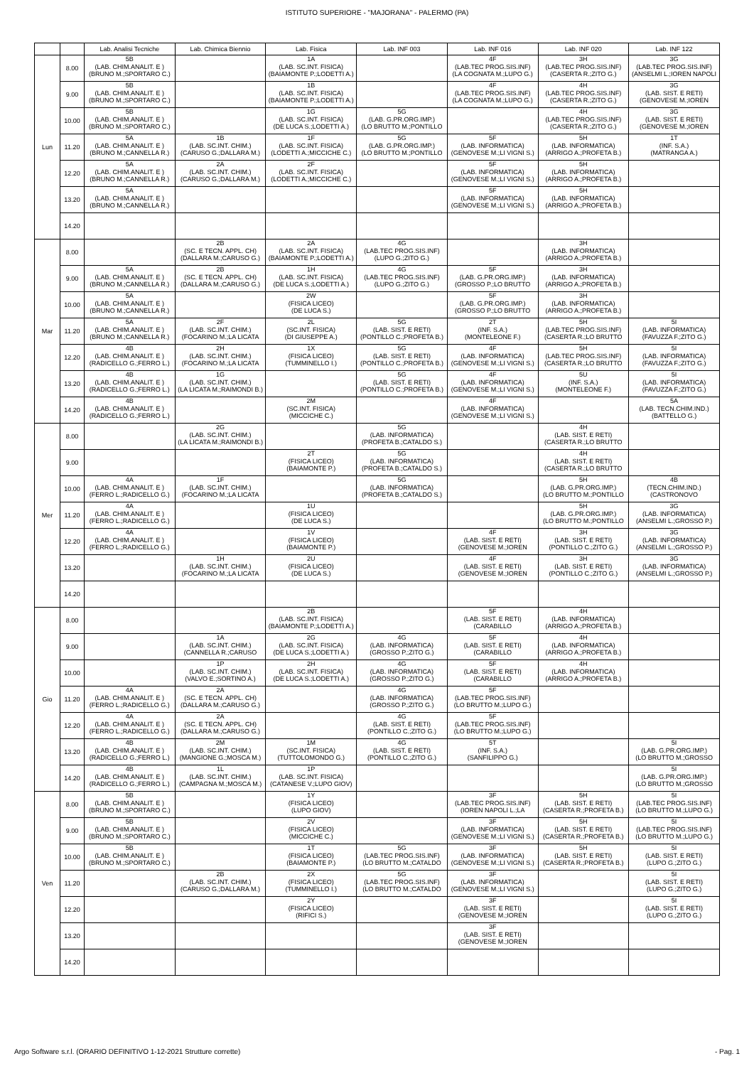ISTITUTO SUPERIORE - "MAJORANA" - PALERMO (PA)
| | | Lab. Analisi Tecniche | Lab. Chimica Biennio | Lab. Fisica | Lab. INF 003 | Lab. INF 016 | Lab. INF 020 | Lab. INF 122 |
| --- | --- | --- | --- | --- | --- | --- | --- | --- |
| Lun | 8.00 | 5B (LAB. CHIM.ANALIT. E ) (BRUNO M.;SPORTARO C.) | | 1A (LAB. SC.INT. FISICA) (BAIAMONTE P.;LODETTI A.) | | 4F (LAB.TEC PROG.SIS.INF) (LA COGNATA M.;LUPO G.) | 3H (LAB.TEC PROG.SIS.INF) (CASERTA R.;ZITO G.) | 3G (LAB.TEC PROG.SIS.INF) (ANSELMI L.;IOREN NAPOLI |
| | 9.00 | 5B (LAB. CHIM.ANALIT. E ) (BRUNO M.;SPORTARO C.) | | 1B (LAB. SC.INT. FISICA) (BAIAMONTE P.;LODETTI A.) | | 4F (LAB.TEC PROG.SIS.INF) (LA COGNATA M.;LUPO G.) | 4H (LAB.TEC PROG.SIS.INF) (CASERTA R.;ZITO G.) | 3G (LAB. SIST. E RETI) (GENOVESE M.;IOREN |
| | 10.00 | 5B (LAB. CHIM.ANALIT. E ) (BRUNO M.;SPORTARO C.) | | 1G (LAB. SC.INT. FISICA) (DE LUCA S.;LODETTI A.) | 5G (LAB. G.PR.ORG.IMP.) (LO BRUTTO M.;PONTILLO | | 4H (LAB.TEC PROG.SIS.INF) (CASERTA R.;ZITO G.) | 3G (LAB. SIST. E RETI) (GENOVESE M.;IOREN |
| | 11.20 | 5A (LAB. CHIM.ANALIT. E ) (BRUNO M.;CANNELLA R.) | 1B (LAB. SC.INT. CHIM.) (CARUSO G.;DALLARA M.) | 1F (LAB. SC.INT. FISICA) (LODETTI A.;MICCICHE C.) | 5G (LAB. G.PR.ORG.IMP.) (LO BRUTTO M.;PONTILLO | 5F (LAB. INFORMATICA) (GENOVESE M.;LI VIGNI S.) | 5H (LAB. INFORMATICA) (ARRIGO A.;PROFETA B.) | 1T (INF. S.A.) (MATRANGA A.) |
| | 12.20 | 5A (LAB. CHIM.ANALIT. E ) (BRUNO M.;CANNELLA R.) | 2A (LAB. SC.INT. CHIM.) (CARUSO G.;DALLARA M.) | 2F (LAB. SC.INT. FISICA) (LODETTI A.;MICCICHE C.) | | 5F (LAB. INFORMATICA) (GENOVESE M.;LI VIGNI S.) | 5H (LAB. INFORMATICA) (ARRIGO A.;PROFETA B.) | |
| | 13.20 | 5A (LAB. CHIM.ANALIT. E ) (BRUNO M.;CANNELLA R.) | | | | 5F (LAB. INFORMATICA) (GENOVESE M.;LI VIGNI S.) | 5H (LAB. INFORMATICA) (ARRIGO A.;PROFETA B.) | |
| | 14.20 | | | | | | | |
| Mar | 8.00 | | 2B (SC. E TECN. APPL. CH) (DALLARA M.;CARUSO G.) | 2A (LAB. SC.INT. FISICA) (BAIAMONTE P.;LODETTI A.) | 4G (LAB.TEC PROG.SIS.INF) (LUPO G.;ZITO G.) | | 3H (LAB. INFORMATICA) (ARRIGO A.;PROFETA B.) | |
| | 9.00 | 5A (LAB. CHIM.ANALIT. E ) (BRUNO M.;CANNELLA R.) | 2B (SC. E TECN. APPL. CH) (DALLARA M.;CARUSO G.) | 1H (LAB. SC.INT. FISICA) (DE LUCA S.;LODETTI A.) | 4G (LAB.TEC PROG.SIS.INF) (LUPO G.;ZITO G.) | 5F (LAB. G.PR.ORG.IMP.) (GROSSO P.;LO BRUTTO | 3H (LAB. INFORMATICA) (ARRIGO A.;PROFETA B.) | |
| | 10.00 | 5A (LAB. CHIM.ANALIT. E ) (BRUNO M.;CANNELLA R.) | | 2W (FISICA LICEO) (DE LUCA S.) | | 5F (LAB. G.PR.ORG.IMP.) (GROSSO P.;LO BRUTTO | 3H (LAB. INFORMATICA) (ARRIGO A.;PROFETA B.) | |
| | 11.20 | 5A (LAB. CHIM.ANALIT. E ) (BRUNO M.;CANNELLA R.) | 2F (LAB. SC.INT. CHIM.) (FOCARINO M.;LA LICATA | 2L (SC.INT. FISICA) (DI GIUSEPPE A.) | 5G (LAB. SIST. E RETI) (PONTILLO C.;PROFETA B.) | 2T (INF. S.A.) (MONTELEONE F.) | 5H (LAB.TEC PROG.SIS.INF) (CASERTA R.;LO BRUTTO | 5I (LAB. INFORMATICA) (FAVUZZA F.;ZITO G.) |
| | 12.20 | 4B (LAB. CHIM.ANALIT. E ) (RADICELLO G.;FERRO L.) | 2H (LAB. SC.INT. CHIM.) (FOCARINO M.;LA LICATA | 1X (FISICA LICEO) (TUMMINELLO I.) | 5G (LAB. SIST. E RETI) (PONTILLO C.;PROFETA B.) | 4F (LAB. INFORMATICA) (GENOVESE M.;LI VIGNI S.) | 5H (LAB.TEC PROG.SIS.INF) (CASERTA R.;LO BRUTTO | 5I (LAB. INFORMATICA) (FAVUZZA F.;ZITO G.) |
| | 13.20 | 4B (LAB. CHIM.ANALIT. E ) (RADICELLO G.;FERRO L.) | 1G (LAB. SC.INT. CHIM.) (LA LICATA M.;RAIMONDI B.) | | 5G (LAB. SIST. E RETI) (PONTILLO C.;PROFETA B.) | 4F (LAB. INFORMATICA) (GENOVESE M.;LI VIGNI S.) | 5U (INF. S.A.) (MONTELEONE F.) | 5I (LAB. INFORMATICA) (FAVUZZA F.;ZITO G.) |
| | 14.20 | 4B (LAB. CHIM.ANALIT. E ) (RADICELLO G.;FERRO L.) | | 2M (SC.INT. FISICA) (MICCICHE C.) | | 4F (LAB. INFORMATICA) (GENOVESE M.;LI VIGNI S.) | | 5A (LAB. TECN.CHIM.IND.) (BATTELLO G.) |
| Mer | 8.00 | | 2G (LAB. SC.INT. CHIM.) (LA LICATA M.;RAIMONDI B.) | | 5G (LAB. INFORMATICA) (PROFETA B.;CATALDO S.) | | 4H (LAB. SIST. E RETI) (CASERTA R.;LO BRUTTO | |
| | 9.00 | | | 2T (FISICA LICEO) (BAIAMONTE P.) | 5G (LAB. INFORMATICA) (PROFETA B.;CATALDO S.) | | 4H (LAB. SIST. E RETI) (CASERTA R.;LO BRUTTO | |
| | 10.00 | 4A (LAB. CHIM.ANALIT. E ) (FERRO L.;RADICELLO G.) | 1F (LAB. SC.INT. CHIM.) (FOCARINO M.;LA LICATA | | 5G (LAB. INFORMATICA) (PROFETA B.;CATALDO S.) | | 5H (LAB. G.PR.ORG.IMP.) (LO BRUTTO M.;PONTILLO | 4B (TECN.CHIM.IND.) (CASTRONOVO |
| | 11.20 | 4A (LAB. CHIM.ANALIT. E ) (FERRO L.;RADICELLO G.) | | 1U (FISICA LICEO) (DE LUCA S.) | | | 5H (LAB. G.PR.ORG.IMP.) (LO BRUTTO M.;PONTILLO | 3G (LAB. INFORMATICA) (ANSELMI L.;GROSSO P.) |
| | 12.20 | 4A (LAB. CHIM.ANALIT. E ) (FERRO L.;RADICELLO G.) | | 1V (FISICA LICEO) (BAIAMONTE P.) | | 4F (LAB. SIST. E RETI) (GENOVESE M.;IOREN | 3H (LAB. SIST. E RETI) (PONTILLO C.;ZITO G.) | 3G (LAB. INFORMATICA) (ANSELMI L.;GROSSO P.) |
| | 13.20 | | 1H (LAB. SC.INT. CHIM.) (FOCARINO M.;LA LICATA | 2U (FISICA LICEO) (DE LUCA S.) | | 4F (LAB. SIST. E RETI) (GENOVESE M.;IOREN | 3H (LAB. SIST. E RETI) (PONTILLO C.;ZITO G.) | 3G (LAB. INFORMATICA) (ANSELMI L.;GROSSO P.) |
| | 14.20 | | | | | | | |
| Gio | 8.00 | | | 2B (LAB. SC.INT. FISICA) (BAIAMONTE P.;LODETTI A.) | | 5F (LAB. SIST. E RETI) (CARABILLO | 4H (LAB. INFORMATICA) (ARRIGO A.;PROFETA B.) | |
| | 9.00 | | 1A (LAB. SC.INT. CHIM.) (CANNELLA R.;CARUSO | 2G (LAB. SC.INT. FISICA) (DE LUCA S.;LODETTI A.) | 4G (LAB. INFORMATICA) (GROSSO P.;ZITO G.) | 5F (LAB. SIST. E RETI) (CARABILLO | 4H (LAB. INFORMATICA) (ARRIGO A.;PROFETA B.) | |
| | 10.00 | | 1P (LAB. SC.INT. CHIM.) (VALVO E.;SORTINO A.) | 2H (LAB. SC.INT. FISICA) (DE LUCA S.;LODETTI A.) | 4G (LAB. INFORMATICA) (GROSSO P.;ZITO G.) | 5F (LAB. SIST. E RETI) (CARABILLO | 4H (LAB. INFORMATICA) (ARRIGO A.;PROFETA B.) | |
| | 11.20 | 4A (LAB. CHIM.ANALIT. E ) (FERRO L.;RADICELLO G.) | 2A (SC. E TECN. APPL. CH) (DALLARA M.;CARUSO G.) | | 4G (LAB. INFORMATICA) (GROSSO P.;ZITO G.) | 5F (LAB.TEC PROG.SIS.INF) (LO BRUTTO M.;LUPO G.) | | |
| | 12.20 | 4A (LAB. CHIM.ANALIT. E ) (FERRO L.;RADICELLO G.) | 2A (SC. E TECN. APPL. CH) (DALLARA M.;CARUSO G.) | | 4G (LAB. SIST. E RETI) (PONTILLO C.;ZITO G.) | 5F (LAB.TEC PROG.SIS.INF) (LO BRUTTO M.;LUPO G.) | | |
| | 13.20 | 4B (LAB. CHIM.ANALIT. E ) (RADICELLO G.;FERRO L.) | 2M (LAB. SC.INT. CHIM.) (MANGIONE G.;MOSCA M.) | 1M (SC.INT. FISICA) (TUTTOLOMONDO G.) | 4G (LAB. SIST. E RETI) (PONTILLO C.;ZITO G.) | 5T (INF. S.A.) (SANFILIPPO G.) | | 5I (LAB. G.PR.ORG.IMP.) (LO BRUTTO M.;GROSSO |
| | 14.20 | 4B (LAB. CHIM.ANALIT. E ) (RADICELLO G.;FERRO L.) | 1L (LAB. SC.INT. CHIM.) (CAMPAGNA M.;MOSCA M.) | 1P (LAB. SC.INT. FISICA) (CATANESE V.;LUPO GIOV) | | | | 5I (LAB. G.PR.ORG.IMP.) (LO BRUTTO M.;GROSSO |
| Ven | 8.00 | 5B (LAB. CHIM.ANALIT. E ) (BRUNO M.;SPORTARO C.) | | 1Y (FISICA LICEO) (LUPO GIOV) | | 3F (LAB.TEC PROG.SIS.INF) (IOREN NAPOLI L.;LA | 5H (LAB. SIST. E RETI) (CASERTA R.;PROFETA B.) | 5I (LAB.TEC PROG.SIS.INF) (LO BRUTTO M.;LUPO G.) |
| | 9.00 | 5B (LAB. CHIM.ANALIT. E ) (BRUNO M.;SPORTARO C.) | | 2V (FISICA LICEO) (MICCICHE C.) | | 3F (LAB. INFORMATICA) (GENOVESE M.;LI VIGNI S.) | 5H (LAB. SIST. E RETI) (CASERTA R.;PROFETA B.) | 5I (LAB.TEC PROG.SIS.INF) (LO BRUTTO M.;LUPO G.) |
| | 10.00 | 5B (LAB. CHIM.ANALIT. E ) (BRUNO M.;SPORTARO C.) | | 1T (FISICA LICEO) (BAIAMONTE P.) | 5G (LAB.TEC PROG.SIS.INF) (LO BRUTTO M.;CATALDO | 3F (LAB. INFORMATICA) (GENOVESE M.;LI VIGNI S.) | 5H (LAB. SIST. E RETI) (CASERTA R.;PROFETA B.) | 5I (LAB. SIST. E RETI) (LUPO G.;ZITO G.) |
| | 11.20 | | 2B (LAB. SC.INT. CHIM.) (CARUSO G.;DALLARA M.) | 2X (FISICA LICEO) (TUMMINELLO I.) | 5G (LAB.TEC PROG.SIS.INF) (LO BRUTTO M.;CATALDO | 3F (LAB. INFORMATICA) (GENOVESE M.;LI VIGNI S.) | | 5I (LAB. SIST. E RETI) (LUPO G.;ZITO G.) |
| | 12.20 | | | 2Y (FISICA LICEO) (RIFICI S.) | | 3F (LAB. SIST. E RETI) (GENOVESE M.;IOREN | | 5I (LAB. SIST. E RETI) (LUPO G.;ZITO G.) |
| | 13.20 | | | | | 3F (LAB. SIST. E RETI) (GENOVESE M.;IOREN | | |
| | 14.20 | | | | | | | |
Argo Software s.r.l. (ORARIO DEFINITIVO 1-12-2021 Strutture corrette) - Pag. 1